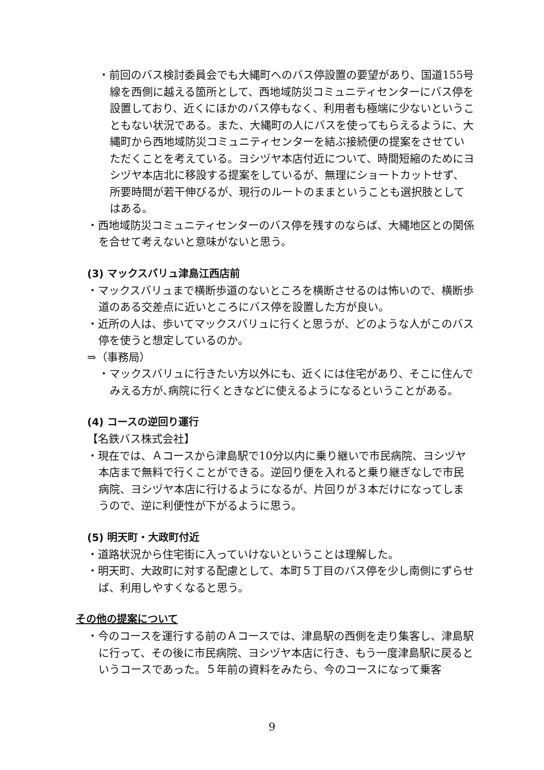・前回のバス検討委員会でも大縄町へのバス停設置の要望があり、国道155号線を西側に越える箇所として、西地域防災コミュニティセンターにバス停を設置しており、近くにほかのバス停もなく、利用者も極端に少ないということもない状況である。また、大縄町の人にバスを使ってもらえるように、大縄町から西地域防災コミュニティセンターを結ぶ接続便の提案をさせていただくことを考えている。ヨシヅヤ本店付近について、時間短縮のためにヨシヅヤ本店北に移設する提案をしているが、無理にショートカットせず、所要時間が若干伸びるが、現行のルートのままということも選択肢としてはある。
・西地域防災コミュニティセンターのバス停を残すのならば、大縄地区との関係を合せて考えないと意味がないと思う。
(3) マックスバリュ津島江西店前
・マックスバリュまで横断歩道のないところを横断させるのは怖いので、横断歩道のある交差点に近いところにバス停を設置した方が良い。
・近所の人は、歩いてマックスバリュに行くと思うが、どのような人がこのバス停を使うと想定しているのか。
⇒（事務局）
・マックスバリュに行きたい方以外にも、近くには住宅があり、そこに住んでみえる方が､病院に行くときなどに使えるようになるということがある。
(4) コースの逆回り運行
【名鉄バス株式会社】
・現在では、Ａコースから津島駅で10分以内に乗り継いで市民病院、ヨシヅヤ本店まで無料で行くことができる。逆回り便を入れると乗り継ぎなしで市民病院、ヨシヅヤ本店に行けるようになるが、片回りが３本だけになってしまうので、逆に利便性が下がるように思う。
(5) 明天町・大政町付近
・道路状況から住宅街に入っていけないということは理解した。
・明天町、大政町に対する配慮として、本町５丁目のバス停を少し南側にずらせば、利用しやすくなると思う。
その他の提案について
・今のコースを運行する前のＡコースでは、津島駅の西側を走り集客し、津島駅に行って、その後に市民病院、ヨシヅヤ本店に行き、もう一度津島駅に戻るというコースであった。５年前の資料をみたら、今のコースになって乗客
9